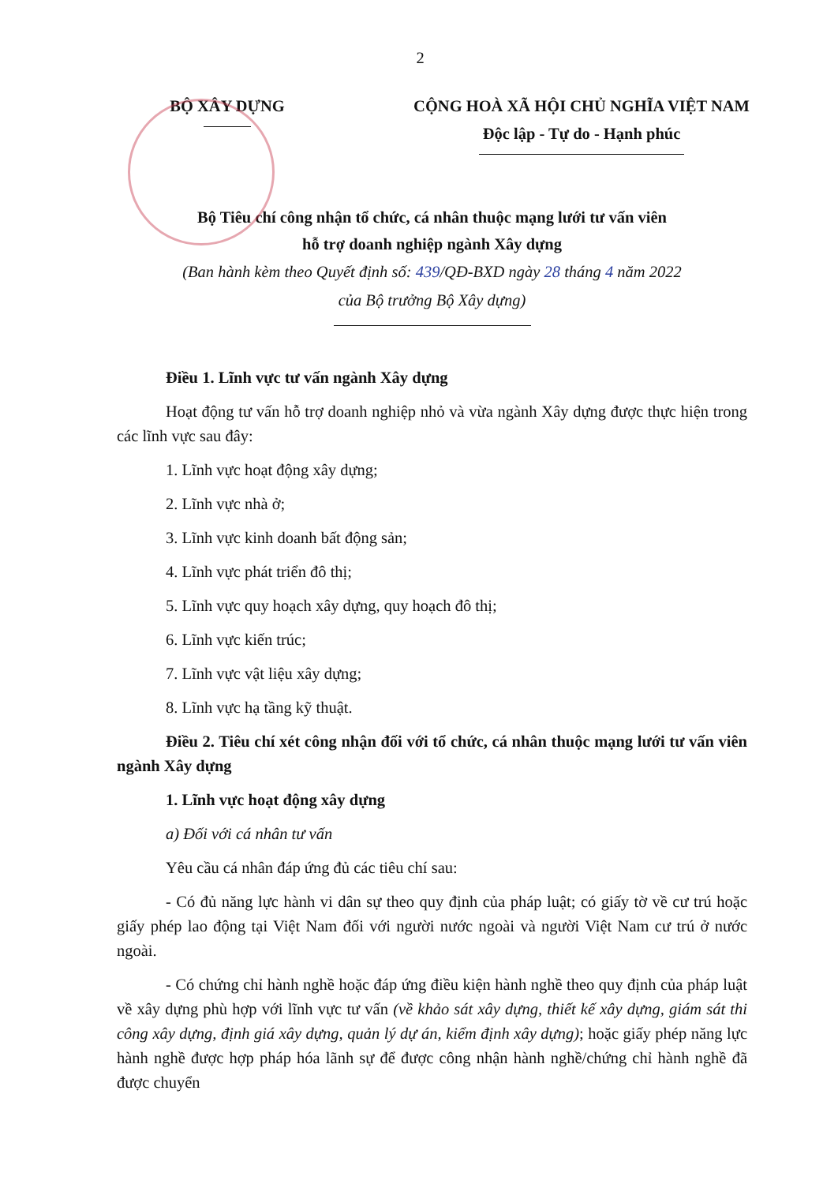2
BỘ XÂY DỰNG CỘNG HOÀ XÃ HỘI CHỦ NGHĨA VIỆT NAM
Độc lập - Tự do - Hạnh phúc
Bộ Tiêu chí công nhận tổ chức, cá nhân thuộc mạng lưới tư vấn viên
hỗ trợ doanh nghiệp ngành Xây dựng
(Ban hành kèm theo Quyết định số: 439/QĐ-BXD ngày 28 tháng 4 năm 2022
của Bộ trưởng Bộ Xây dựng)
Điều 1. Lĩnh vực tư vấn ngành Xây dựng
Hoạt động tư vấn hỗ trợ doanh nghiệp nhỏ và vừa ngành Xây dựng được thực hiện trong các lĩnh vực sau đây:
1. Lĩnh vực hoạt động xây dựng;
2. Lĩnh vực nhà ở;
3. Lĩnh vực kinh doanh bất động sản;
4. Lĩnh vực phát triển đô thị;
5. Lĩnh vực quy hoạch xây dựng, quy hoạch đô thị;
6. Lĩnh vực kiến trúc;
7. Lĩnh vực vật liệu xây dựng;
8. Lĩnh vực hạ tầng kỹ thuật.
Điều 2. Tiêu chí xét công nhận đối với tổ chức, cá nhân thuộc mạng lưới tư vấn viên ngành Xây dựng
1. Lĩnh vực hoạt động xây dựng
a) Đối với cá nhân tư vấn
Yêu cầu cá nhân đáp ứng đủ các tiêu chí sau:
- Có đủ năng lực hành vi dân sự theo quy định của pháp luật; có giấy tờ về cư trú hoặc giấy phép lao động tại Việt Nam đối với người nước ngoài và người Việt Nam cư trú ở nước ngoài.
- Có chứng chỉ hành nghề hoặc đáp ứng điều kiện hành nghề theo quy định của pháp luật về xây dựng phù hợp với lĩnh vực tư vấn (về khảo sát xây dựng, thiết kế xây dựng, giám sát thi công xây dựng, định giá xây dựng, quản lý dự án, kiểm định xây dựng); hoặc giấy phép năng lực hành nghề được hợp pháp hóa lãnh sự để được công nhận hành nghề/chứng chỉ hành nghề đã được chuyển